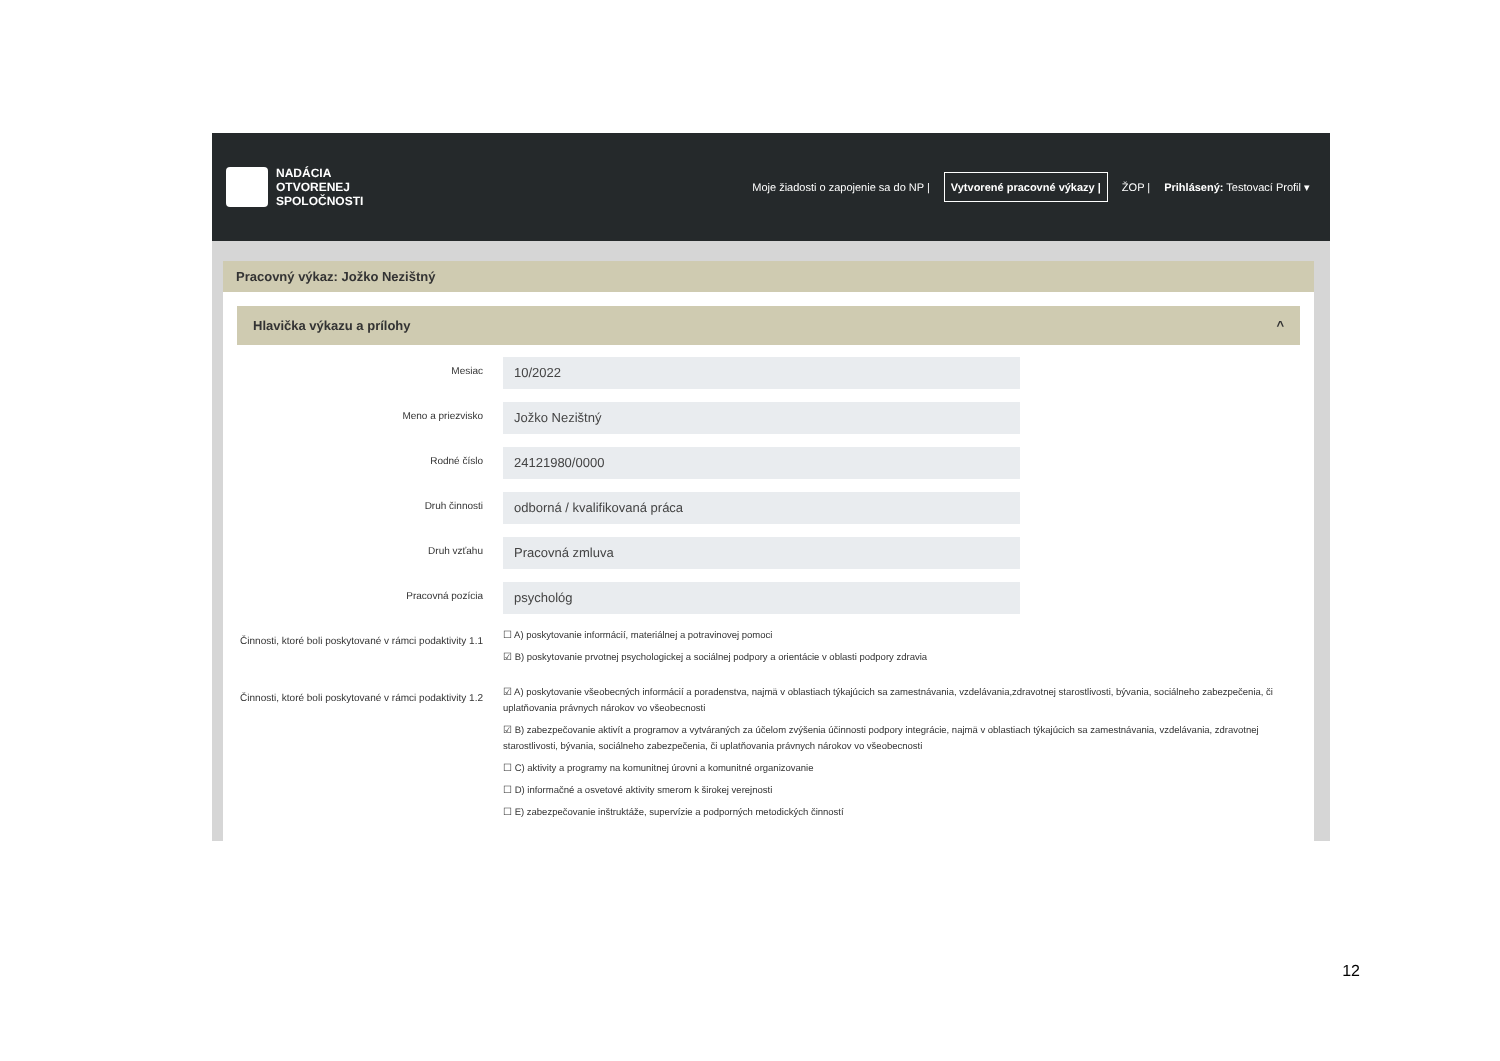NADÁCIA
OTVORENEJ
SPOLOČNOSTI
Moje žiadosti o zapojenie sa do NP | Vytvorené pracovné výkazy | ŽOP | Prihlásený: Testovací Profil ▾
Pracovný výkaz: Jožko Nezištný
Hlavička výkazu a prílohy ^
Mesiac
10/2022
Meno a priezvisko
Jožko Nezištný
Rodné číslo
24121980/0000
Druh činnosti
odborná / kvalifikovaná práca
Druh vzťahu
Pracovná zmluva
Pracovná pozícia
psychológ
Činnosti, ktoré boli poskytované v rámci podaktivity 1.1
☐ A) poskytovanie informácií, materiálnej a potravinovej pomoci
☑ B) poskytovanie prvotnej psychologickej a sociálnej podpory a orientácie v oblasti podpory zdravia
Činnosti, ktoré boli poskytované v rámci podaktivity 1.2
☑ A) poskytovanie všeobecných informácií a poradenstva, najmä v oblastiach týkajúcich sa zamestnávania, vzdelávania,zdravotnej starostlivosti, bývania, sociálneho zabezpečenia, či uplatňovania právnych nárokov vo všeobecnosti
☑ B) zabezpečovanie aktivít a programov a vytváraných za účelom zvýšenia účinnosti podpory integrácie, najmä v oblastiach týkajúcich sa zamestnávania, vzdelávania, zdravotnej starostlivosti, bývania, sociálneho zabezpečenia, či uplatňovania právnych nárokov vo všeobecnosti
☐ C) aktivity a programy na komunitnej úrovni a komunitné organizovanie
☐ D) informačné a osvetové aktivity smerom k širokej verejnosti
☐ E) zabezpečovanie inštruktáže, supervízie a podporných metodických činností
12